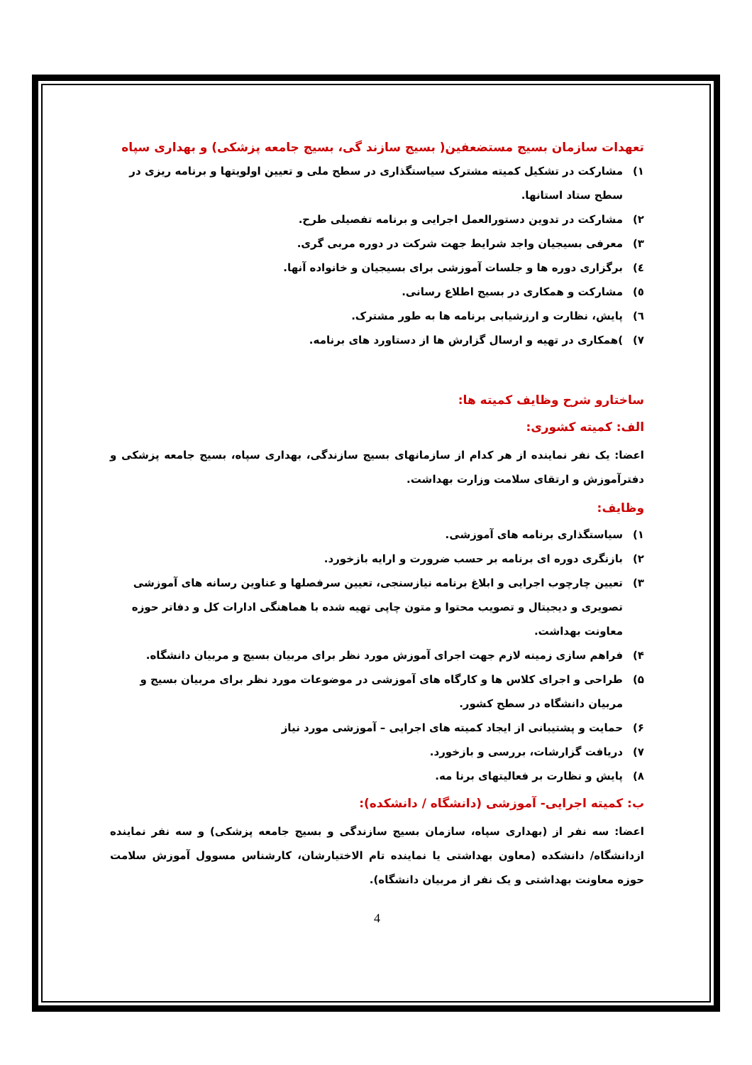تعهدات سازمان بسیج مستضعفین( بسیج سازند گی، بسیج جامعه پزشکی) و بهداری سپاه
۱) مشارکت در تشکیل کمیته مشترک سیاستگذاری در سطح ملی و تعیین اولویتها و برنامه ریزی در سطح ستاد استانها.
۲) مشارکت در تدوین دستورالعمل اجرایی و برنامه تفصیلی طرح.
۳) معرفی بسیجیان واجد شرایط جهت شرکت در دوره مربی گری.
٤) برگزاری دوره ها و جلسات آموزشی برای بسیجیان و خانواده آنها.
٥) مشارکت و همکاری در بسیج اطلاع رسانی.
٦) پایش، نظارت و ارزشیابی برنامه ها به طور مشترک.
۷))همکاری در تهیه و ارسال گزارش ها از دستاورد های برنامه.
ساختارو شرح وظایف کمیته ها:
الف: کمیته کشوری:
اعضا: یک نفر نماینده از هر کدام از سازمانهای بسیج سازندگی، بهداری سپاه، بسیج جامعه پزشکی و دفترآموزش و ارتقای سلامت وزارت بهداشت.
وظایف:
۱) سیاستگذاری برنامه های آموزشی.
۲) بازنگری دوره ای برنامه بر حسب ضرورت و ارایه بازخورد.
۳) تعیین چارچوب اجرایی و ابلاغ برنامه نیازسنجی، تعیین سرفصلها و عناوین رسانه های آموزشی تصویری و دیجیتال و تصویب محتوا و متون چاپی تهیه شده با هماهنگی ادارات کل و دفاتر حوزه معاونت بهداشت.
۴) فراهم سازی زمینه لازم جهت اجرای آموزش مورد نظر برای مربیان بسیج و مربیان دانشگاه.
۵) طراحی و اجرای کلاس ها و کارگاه های آموزشی در موضوعات مورد نظر برای مربیان بسیج و مربیان دانشگاه در سطح کشور.
۶) حمایت و پشتیبانی از ایجاد کمیته های اجرایی – آموزشی مورد نیاز
۷) دریافت گزارشات، بررسی و بازخورد.
۸) پایش و نظارت بر فعالیتهای برنا مه.
ب: کمیته اجرایی- آموزشی (دانشگاه / دانشکده):
اعضا: سه نفر از (بهداری سپاه، سازمان بسیج سازندگی و بسیج جامعه پزشکی) و سه نفر نماینده ازدانشگاه/ دانشکده (معاون بهداشتی یا نماینده تام الاختیارشان، کارشناس مسوول آموزش سلامت حوزه معاونت بهداشتی و یک نفر از مربیان دانشگاه).
4